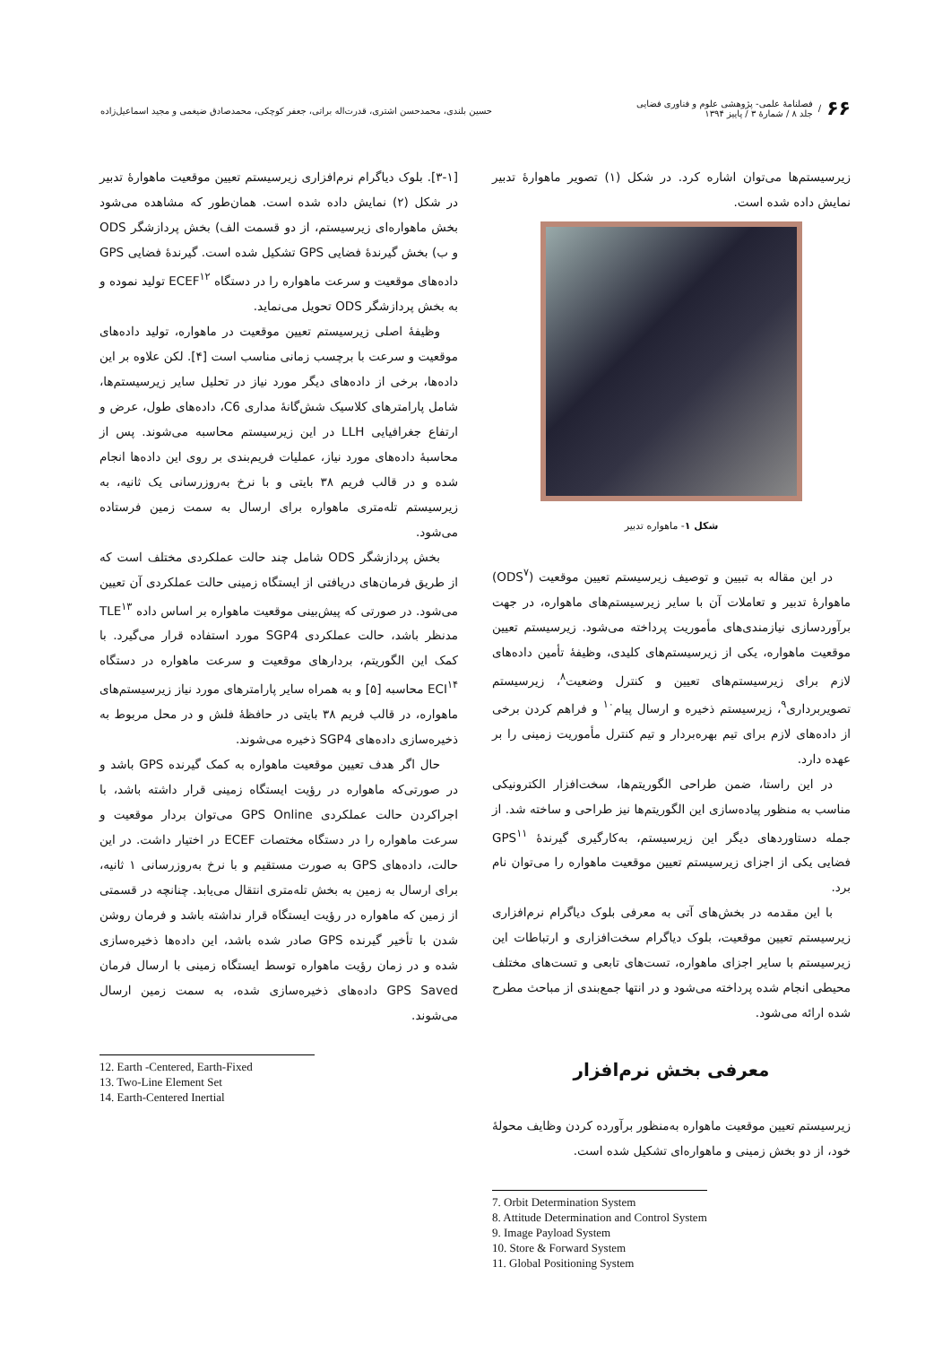۶۶ /
فصلنامهٔ علمی- پژوهشی علوم و فناوری فضایی
جلد ۸ / شمارهٔ ۳ / پاییز ۱۳۹۴
حسین بلندی، محمدحسن اشتری، قدرت‌اله براتی، جعفر کوچکی، محمدصادق ضیغمی و مجید اسماعیل‌زاده
زیرسیستم‌ها می‌توان اشاره کرد. در شکل (۱) تصویر ماهوارهٔ تدبیر نمایش داده شده است.
شکل ۱- ماهواره تدبیر
در این مقاله به تبیین و توصیف زیرسیستم تعیین موقعیت (ODS<sup>۷</sup>) ماهوارهٔ تدبیر و تعاملات آن با سایر زیرسیستم‌های ماهواره، در جهت برآوردسازی نیازمندی‌های مأموریت پرداخته می‌شود. زیرسیستم تعیین موقعیت ماهواره، یکی از زیرسیستم‌های کلیدی، وظیفهٔ تأمین داده‌های لازم برای زیرسیستم‌های تعیین و کنترل وضعیت<sup>۸</sup>، زیرسیستم تصویربرداری<sup>۹</sup>، زیرسیستم ذخیره و ارسال پیام<sup>۱۰</sup> و فراهم کردن برخی از داده‌های لازم برای تیم بهره‌بردار و تیم کنترل مأموریت زمینی را بر عهده دارد.
در این راستا، ضمن طراحی الگوریتم‌ها، سخت‌افزار الکترونیکی مناسب به منظور پیاده‌سازی این الگوریتم‌ها نیز طراحی و ساخته شد. از جمله دستاوردهای دیگر این زیرسیستم، به‌کارگیری گیرندهٔ GPS<sup>۱۱</sup> فضایی یکی از اجزای زیرسیستم تعیین موقعیت ماهواره را می‌توان نام برد.
با این مقدمه در بخش‌های آتی به معرفی بلوک دیاگرام نرم‌افزاری زیرسیستم تعیین موقعیت، بلوک دیاگرام سخت‌افزاری و ارتباطات این زیرسیستم با سایر اجزای ماهواره، تست‌های تابعی و تست‌های مختلف محیطی انجام شده پرداخته می‌شود و در انتها جمع‌بندی از مباحث مطرح شده ارائه می‌شود.
معرفی بخش نرم‌افزار
زیرسیستم تعیین موقعیت ماهواره به‌منظور برآورده کردن وظایف محولهٔ خود، از دو بخش زمینی و ماهواره‌ای تشکیل شده است.
7. Orbit Determination System
8. Attitude Determination and Control System
9. Image Payload System
10. Store & Forward System
11. Global Positioning System
[۳-۱]. بلوک دیاگرام نرم‌افزاری زیرسیستم تعیین موقعیت ماهوارهٔ تدبیر در شکل (۲) نمایش داده شده است. همان‌طور که مشاهده می‌شود بخش ماهواره‌ای زیرسیستم، از دو قسمت الف) بخش پردازشگر ODS و ب) بخش گیرندهٔ فضایی GPS تشکیل شده است. گیرندهٔ فضایی GPS داده‌های موقعیت و سرعت ماهواره را در دستگاه ECEF<sup>۱۲</sup> تولید نموده و به بخش پردازشگر ODS تحویل می‌نماید.
وظیفهٔ اصلی زیرسیستم تعیین موقعیت در ماهواره، تولید داده‌های موقعیت و سرعت با برچسب زمانی مناسب است [۴]. لکن علاوه بر این داده‌ها، برخی از داده‌های دیگر مورد نیاز در تحلیل سایر زیرسیستم‌ها، شامل پارامترهای کلاسیک شش‌گانهٔ مداری C6، داده‌های طول، عرض و ارتفاع جغرافیایی LLH در این زیرسیستم محاسبه می‌شوند. پس از محاسبهٔ داده‌های مورد نیاز، عملیات فریم‌بندی بر روی این داده‌ها انجام شده و در قالب فریم ۳۸ بایتی و با نرخ به‌روزرسانی یک ثانیه، به زیرسیستم تله‌متری ماهواره برای ارسال به سمت زمین فرستاده می‌شود.
بخش پردازشگر ODS شامل چند حالت عملکردی مختلف است که از طریق فرمان‌های دریافتی از ایستگاه زمینی حالت عملکردی آن تعیین می‌شود. در صورتی که پیش‌بینی موقعیت ماهواره بر اساس داده TLE<sup>۱۳</sup> مدنظر باشد، حالت عملکردی SGP4 مورد استفاده قرار می‌گیرد. با کمک این الگوریتم، بردارهای موقعیت و سرعت ماهواره در دستگاه ECI<sup>۱۴</sup> محاسبه [۵] و به همراه سایر پارامترهای مورد نیاز زیرسیستم‌های ماهواره، در قالب فریم ۳۸ بایتی در حافظهٔ فلش و در محل مربوط به ذخیره‌سازی داده‌های SGP4 ذخیره می‌شوند.
حال اگر هدف تعیین موقعیت ماهواره به کمک گیرنده GPS باشد و در صورتی‌که ماهواره در رؤیت ایستگاه زمینی قرار داشته باشد، با اجراکردن حالت عملکردی GPS Online می‌توان بردار موقعیت و سرعت ماهواره را در دستگاه مختصات ECEF در اختیار داشت. در این حالت، داده‌های GPS به صورت مستقیم و با نرخ به‌روزرسانی ۱ ثانیه، برای ارسال به زمین به بخش تله‌متری انتقال می‌یابد. چنانچه در قسمتی از زمین که ماهواره در رؤیت ایستگاه قرار نداشته باشد و فرمان روشن شدن با تأخیر گیرنده GPS صادر شده باشد، این داده‌ها ذخیره‌سازی شده و در زمان رؤیت ماهواره توسط ایستگاه زمینی با ارسال فرمان GPS Saved داده‌های ذخیره‌سازی شده، به سمت زمین ارسال می‌شوند.
12. Earth -Centered, Earth-Fixed
13. Two-Line Element Set
14. Earth-Centered Inertial